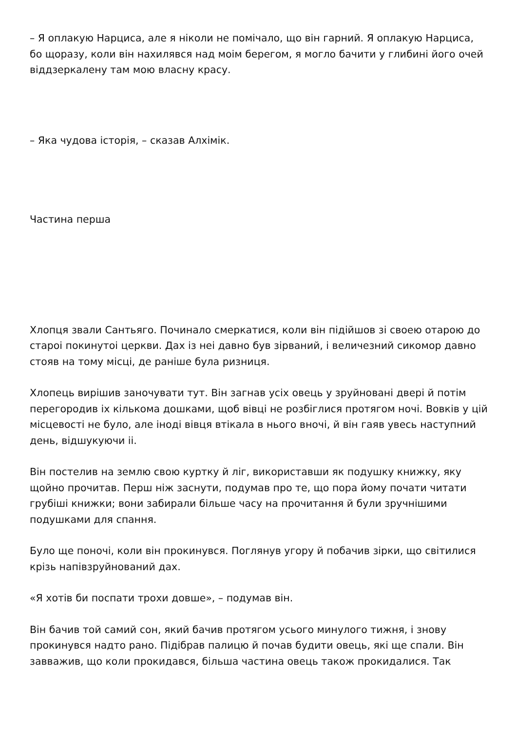– Я оплакую Нарциса, але я ніколи не помічало, що він гарний. Я оплакую Нарциса, бо щоразу, коли він нахилявся над моім берегом, я могло бачити у глибині його очей віддзеркалену там мою власну красу.
– Яка чудова історія, – сказав Алхімік.
Частина перша
Хлопця звали Сантьяго. Починало смеркатися, коли він підійшов зі своею отарою до староі покинутоі церкви. Дах із неі давно був зірваний, і величезний сикомор давно стояв на тому місці, де раніше була ризниця.
Хлопець вирішив заночувати тут. Він загнав усіх овець у зруйновані двері й потім перегородив іх кількома дошками, щоб вівці не розбіглися протягом ночі. Вовків у цій місцевості не було, але іноді вівця втікала в нього вночі, й він гаяв увесь наступний день, відшукуючи іі.
Він постелив на землю свою куртку й ліг, використавши як подушку книжку, яку щойно прочитав. Перш ніж заснути, подумав про те, що пора йому почати читати грубіші книжки; вони забирали більше часу на прочитання й були зручнішими подушками для спання.
Було ще поночі, коли він прокинувся. Поглянув угору й побачив зірки, що світилися крізь напівзруйнований дах.
«Я хотів би поспати трохи довше», – подумав він.
Він бачив той самий сон, який бачив протягом усього минулого тижня, і знову прокинувся надто рано. Підібрав палицю й почав будити овець, які ще спали. Він завважив, що коли прокидався, більша частина овець також прокидалися. Так